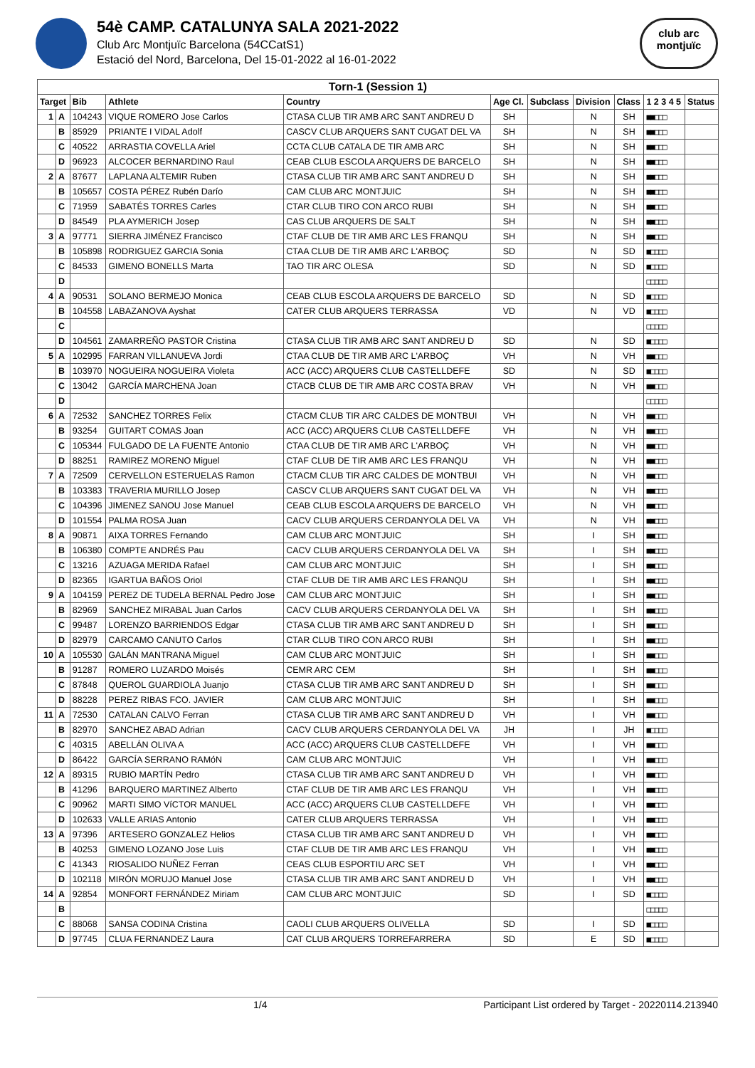54è CAMP. CATALUNYA SALA 2021-2022
Club Arc Montjuïc Barcelona (54CCatS1)
Estació del Nord, Barcelona, Del 15-01-2022 al 16-01-2022
club arc
montjuïc
| Torn-1 (Session 1) | | | | | | | | | | |
| Target | | Bib | Athlete | Country | Age Cl. | Subclass | Division | Class | 1 2 3 4 5 | Status |
| 1 | A | 104243 | VIQUE ROMERO Jose Carlos | CTASA CLUB TIR AMB ARC SANT ANDREU D | SH | | N | SH | ■■□□□ | |
| | B | 85929 | PRIANTE I VIDAL Adolf | CASCV CLUB ARQUERS SANT CUGAT DEL VA | SH | | N | SH | ■■□□□ | |
| | C | 40522 | ARRASTIA COVELLA Ariel | CCTA CLUB CATALA DE TIR AMB ARC | SH | | N | SH | ■■□□□ | |
| | D | 96923 | ALCOCER BERNARDINO Raul | CEAB CLUB ESCOLA ARQUERS DE BARCELO | SH | | N | SH | ■■□□□ | |
| 2 | A | 87677 | LAPLANA ALTEMIR Ruben | CTASA CLUB TIR AMB ARC SANT ANDREU D | SH | | N | SH | ■■□□□ | |
| | B | 105657 | COSTA PÉREZ Rubén Darío | CAM CLUB ARC MONTJUIC | SH | | N | SH | ■■□□□ | |
| | C | 71959 | SABATÉS TORRES Carles | CTAR CLUB TIRO CON ARCO RUBI | SH | | N | SH | ■■□□□ | |
| | D | 84549 | PLA AYMERICH Josep | CAS CLUB ARQUERS DE SALT | SH | | N | SH | ■■□□□ | |
| 3 | A | 97771 | SIERRA JIMÉNEZ Francisco | CTAF CLUB DE TIR AMB ARC LES FRANQU | SH | | N | SH | ■■□□□ | |
| | B | 105898 | RODRIGUEZ GARCIA Sonia | CTAA CLUB DE TIR AMB ARC L'ARBOÇ | SD | | N | SD | ■□□□□ | |
| | C | 84533 | GIMENO BONELLS Marta | TAO TIR ARC OLESA | SD | | N | SD | ■□□□□ | |
| | D | | | | | | | | □□□□□ | |
| 4 | A | 90531 | SOLANO BERMEJO Monica | CEAB CLUB ESCOLA ARQUERS DE BARCELO | SD | | N | SD | ■□□□□ | |
| | B | 104558 | LABAZANOVA Ayshat | CATER CLUB ARQUERS TERRASSA | VD | | N | VD | ■□□□□ | |
| | C | | | | | | | | □□□□□ | |
| | D | 104561 | ZAMARREÑO PASTOR Cristina | CTASA CLUB TIR AMB ARC SANT ANDREU D | SD | | N | SD | ■□□□□ | |
| 5 | A | 102995 | FARRAN VILLANUEVA Jordi | CTAA CLUB DE TIR AMB ARC L'ARBOÇ | VH | | N | VH | ■■□□□ | |
| | B | 103970 | NOGUEIRA NOGUEIRA Violeta | ACC (ACC) ARQUERS CLUB CASTELLDEFE | SD | | N | SD | ■□□□□ | |
| | C | 13042 | GARCÍA MARCHENA Joan | CTACB CLUB DE TIR AMB ARC COSTA BRAV | VH | | N | VH | ■■□□□ | |
| | D | | | | | | | | □□□□□ | |
| 6 | A | 72532 | SANCHEZ TORRES Felix | CTACM CLUB TIR ARC CALDES DE MONTBUI | VH | | N | VH | ■■□□□ | |
| | B | 93254 | GUITART COMAS Joan | ACC (ACC) ARQUERS CLUB CASTELLDEFE | VH | | N | VH | ■■□□□ | |
| | C | 105344 | FULGADO DE LA FUENTE Antonio | CTAA CLUB DE TIR AMB ARC L'ARBOÇ | VH | | N | VH | ■■□□□ | |
| | D | 88251 | RAMIREZ MORENO Miguel | CTAF CLUB DE TIR AMB ARC LES FRANQU | VH | | N | VH | ■■□□□ | |
| 7 | A | 72509 | CERVELLON ESTERUELAS Ramon | CTACM CLUB TIR ARC CALDES DE MONTBUI | VH | | N | VH | ■■□□□ | |
| | B | 103383 | TRAVERIA MURILLO Josep | CASCV CLUB ARQUERS SANT CUGAT DEL VA | VH | | N | VH | ■■□□□ | |
| | C | 104396 | JIMENEZ SANOU Jose Manuel | CEAB CLUB ESCOLA ARQUERS DE BARCELO | VH | | N | VH | ■■□□□ | |
| | D | 101554 | PALMA ROSA Juan | CACV CLUB ARQUERS CERDANYOLA DEL VA | VH | | N | VH | ■■□□□ | |
| 8 | A | 90871 | AIXA TORRES Fernando | CAM CLUB ARC MONTJUIC | SH | | I | SH | ■■□□□ | |
| | B | 106380 | COMPTE ANDRÉS Pau | CACV CLUB ARQUERS CERDANYOLA DEL VA | SH | | I | SH | ■■□□□ | |
| | C | 13216 | AZUAGA MERIDA Rafael | CAM CLUB ARC MONTJUIC | SH | | I | SH | ■■□□□ | |
| | D | 82365 | IGARTUA BAÑOS Oriol | CTAF CLUB DE TIR AMB ARC LES FRANQU | SH | | I | SH | ■■□□□ | |
| 9 | A | 104159 | PEREZ DE TUDELA BERNAL Pedro Jose | CAM CLUB ARC MONTJUIC | SH | | I | SH | ■■□□□ | |
| | B | 82969 | SANCHEZ MIRABAL Juan Carlos | CACV CLUB ARQUERS CERDANYOLA DEL VA | SH | | I | SH | ■■□□□ | |
| | C | 99487 | LORENZO BARRIENDOS Edgar | CTASA CLUB TIR AMB ARC SANT ANDREU D | SH | | I | SH | ■■□□□ | |
| | D | 82979 | CARCAMO CANUTO Carlos | CTAR CLUB TIRO CON ARCO RUBI | SH | | I | SH | ■■□□□ | |
| 10 | A | 105530 | GALÁN MANTRANA Miguel | CAM CLUB ARC MONTJUIC | SH | | I | SH | ■■□□□ | |
| | B | 91287 | ROMERO LUZARDO Moisés | CEMR ARC CEM | SH | | I | SH | ■■□□□ | |
| | C | 87848 | QUEROL GUARDIOLA Juanjo | CTASA CLUB TIR AMB ARC SANT ANDREU D | SH | | I | SH | ■■□□□ | |
| | D | 88228 | PEREZ RIBAS FCO. JAVIER | CAM CLUB ARC MONTJUIC | SH | | I | SH | ■■□□□ | |
| 11 | A | 72530 | CATALAN CALVO Ferran | CTASA CLUB TIR AMB ARC SANT ANDREU D | VH | | I | VH | ■■□□□ | |
| | B | 82970 | SANCHEZ ABAD Adrian | CACV CLUB ARQUERS CERDANYOLA DEL VA | JH | | I | JH | ■□□□□ | |
| | C | 40315 | ABELLÁN OLIVA A | ACC (ACC) ARQUERS CLUB CASTELLDEFE | VH | | I | VH | ■■□□□ | |
| | D | 86422 | GARCÍA SERRANO RAMóN | CAM CLUB ARC MONTJUIC | VH | | I | VH | ■■□□□ | |
| 12 | A | 89315 | RUBIO MARTÍN Pedro | CTASA CLUB TIR AMB ARC SANT ANDREU D | VH | | I | VH | ■■□□□ | |
| | B | 41296 | BARQUERO MARTINEZ Alberto | CTAF CLUB DE TIR AMB ARC LES FRANQU | VH | | I | VH | ■■□□□ | |
| | C | 90962 | MARTI SIMO VíCTOR MANUEL | ACC (ACC) ARQUERS CLUB CASTELLDEFE | VH | | I | VH | ■■□□□ | |
| | D | 102633 | VALLE ARIAS Antonio | CATER CLUB ARQUERS TERRASSA | VH | | I | VH | ■■□□□ | |
| 13 | A | 97396 | ARTESERO GONZALEZ Helios | CTASA CLUB TIR AMB ARC SANT ANDREU D | VH | | I | VH | ■■□□□ | |
| | B | 40253 | GIMENO LOZANO Jose Luis | CTAF CLUB DE TIR AMB ARC LES FRANQU | VH | | I | VH | ■■□□□ | |
| | C | 41343 | RIOSALIDO NUÑEZ Ferran | CEAS CLUB ESPORTIU ARC SET | VH | | I | VH | ■■□□□ | |
| | D | 102118 | MIRÓN MORUJO Manuel Jose | CTASA CLUB TIR AMB ARC SANT ANDREU D | VH | | I | VH | ■■□□□ | |
| 14 | A | 92854 | MONFORT FERNÁNDEZ Miriam | CAM CLUB ARC MONTJUIC | SD | | I | SD | ■□□□□ | |
| | B | | | | | | | | □□□□□ | |
| | C | 88068 | SANSA CODINA Cristina | CAOLI CLUB ARQUERS OLIVELLA | SD | | I | SD | ■□□□□ | |
| | D | 97745 | CLUA FERNANDEZ Laura | CAT CLUB ARQUERS TORREFARRERA | SD | | E | SD | ■□□□□ | |
1/4 Participant List ordered by Target - 20220114.213940